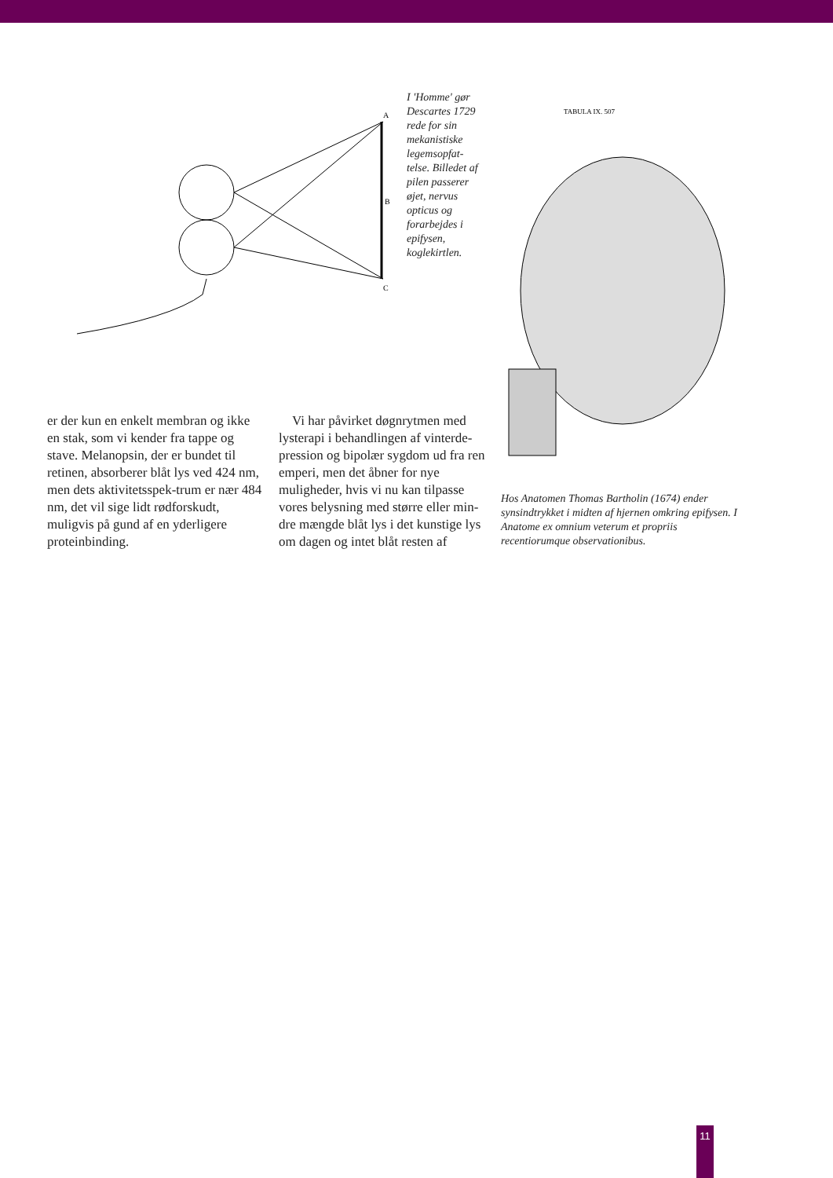A
B
C
I 'Homme' gør Descartes 1729 rede for sin mekanistiske legemsopfat-telse. Billedet af pilen passerer øjet, nervus opticus og forarbejdes i epifysen, koglekirtlen.
TABULA IX. 507
Hos Anatomen Thomas Bartholin (1674) ender synsindtrykket i midten af hjernen omkring epifysen. I Anatome ex omnium veterum et propriis recentiorumque observationibus.
er der kun en enkelt membran og ikke en stak, som vi kender fra tappe og stave. Melanopsin, der er bundet til retinen, absorberer blåt lys ved 424 nm, men dets aktivitetsspek-trum er nær 484 nm, det vil sige lidt rødforskudt, muligvis på gund af en yderligere proteinbinding.
Vi har påvirket døgnrytmen med lysterapi i behandlingen af vinterde-pression og bipolær sygdom ud fra ren emperi, men det åbner for nye muligheder, hvis vi nu kan tilpasse vores belysning med større eller min-dre mængde blåt lys i det kunstige lys om dagen og intet blåt resten af
11